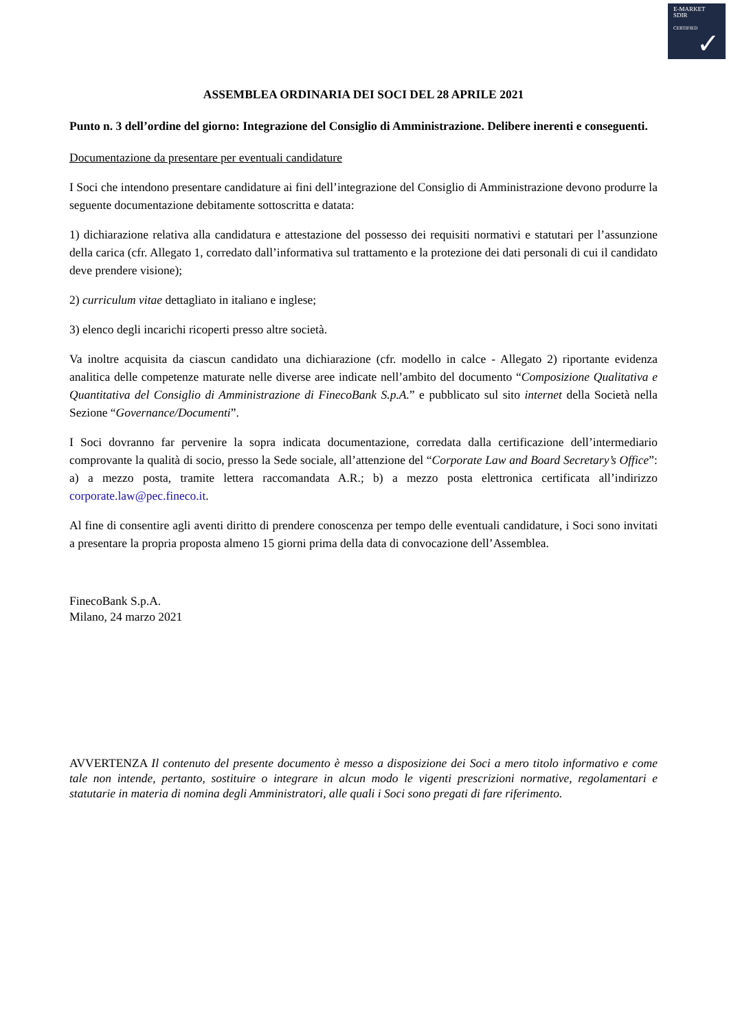E-MARKET
SDIR
CERTIFIED
✓
ASSEMBLEA ORDINARIA DEI SOCI DEL 28 APRILE 2021
Punto n. 3 dell’ordine del giorno: Integrazione del Consiglio di Amministrazione. Delibere inerenti e conseguenti.
Documentazione da presentare per eventuali candidature
I Soci che intendono presentare candidature ai fini dell’integrazione del Consiglio di Amministrazione devono produrre la seguente documentazione debitamente sottoscritta e datata:
1) dichiarazione relativa alla candidatura e attestazione del possesso dei requisiti normativi e statutari per l’assunzione della carica (cfr. Allegato 1, corredato dall’informativa sul trattamento e la protezione dei dati personali di cui il candidato deve prendere visione);
2) curriculum vitae dettagliato in italiano e inglese;
3) elenco degli incarichi ricoperti presso altre società.
Va inoltre acquisita da ciascun candidato una dichiarazione (cfr. modello in calce - Allegato 2) riportante evidenza analitica delle competenze maturate nelle diverse aree indicate nell’ambito del documento “Composizione Qualitativa e Quantitativa del Consiglio di Amministrazione di FinecoBank S.p.A.” e pubblicato sul sito internet della Società nella Sezione “Governance/Documenti”.
I Soci dovranno far pervenire la sopra indicata documentazione, corredata dalla certificazione dell’intermediario comprovante la qualità di socio, presso la Sede sociale, all’attenzione del “Corporate Law and Board Secretary’s Office”: a) a mezzo posta, tramite lettera raccomandata A.R.; b) a mezzo posta elettronica certificata all’indirizzo corporate.law@pec.fineco.it.
Al fine di consentire agli aventi diritto di prendere conoscenza per tempo delle eventuali candidature, i Soci sono invitati a presentare la propria proposta almeno 15 giorni prima della data di convocazione dell’Assemblea.
FinecoBank S.p.A.
Milano, 24 marzo 2021
AVVERTENZA Il contenuto del presente documento è messo a disposizione dei Soci a mero titolo informativo e come tale non intende, pertanto, sostituire o integrare in alcun modo le vigenti prescrizioni normative, regolamentari e statutarie in materia di nomina degli Amministratori, alle quali i Soci sono pregati di fare riferimento.